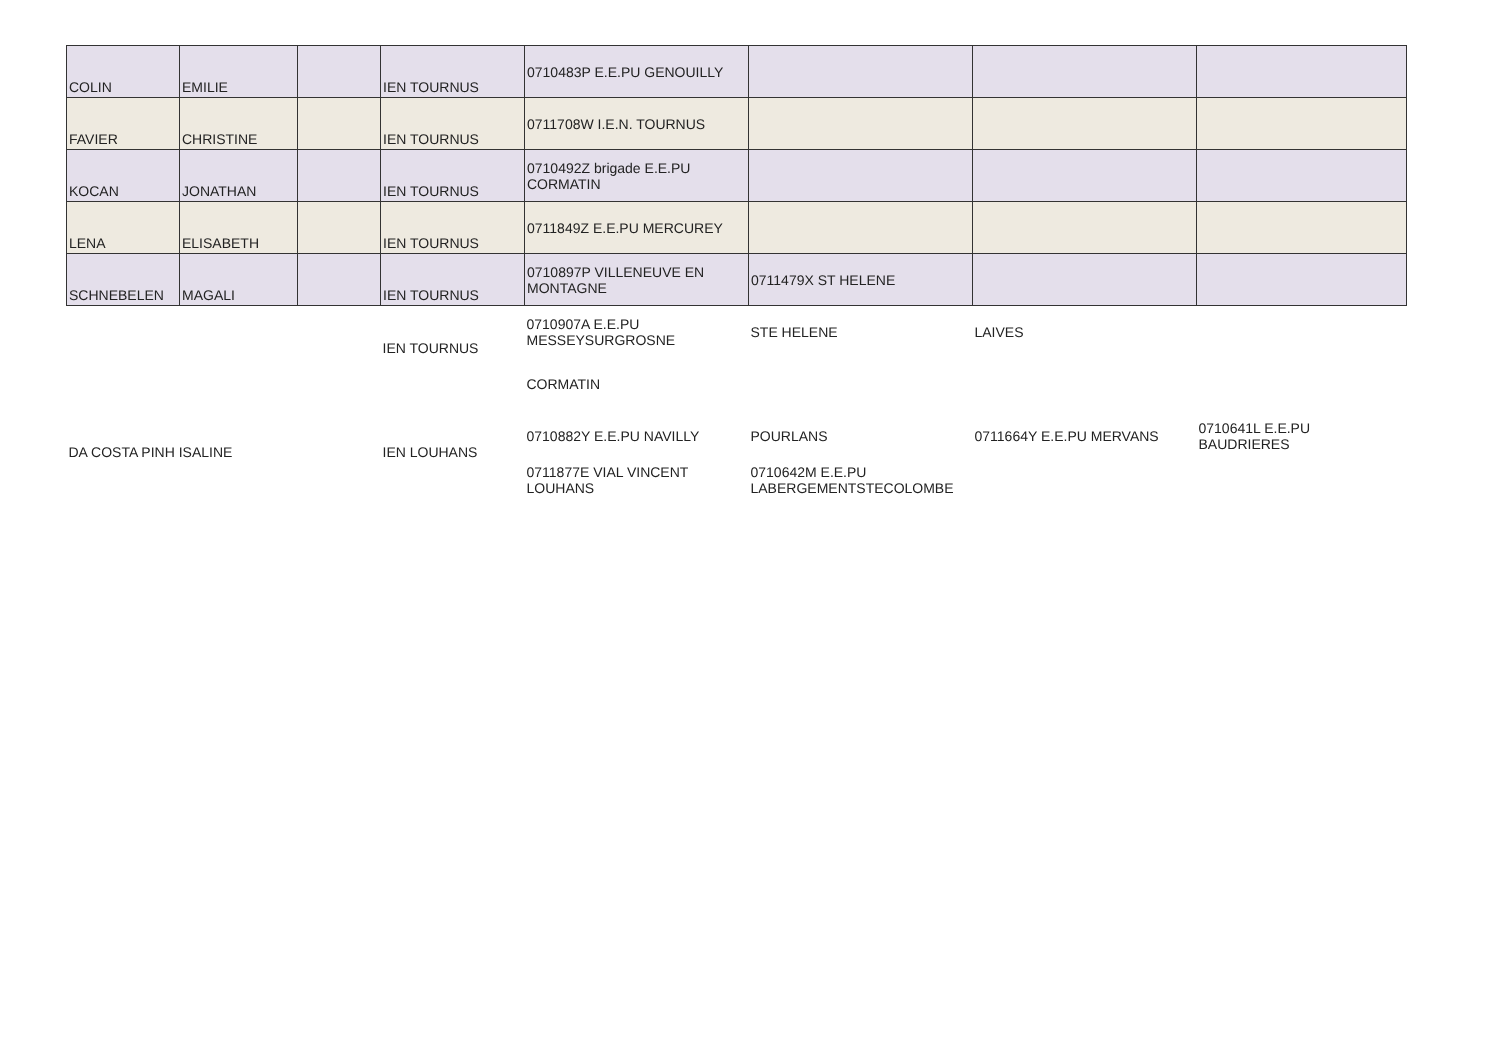| COLIN | EMILIE | | IEN TOURNUS | 0710483P E.E.PU GENOUILLY | | | |
| FAVIER | CHRISTINE | | IEN TOURNUS | 0711708W I.E.N. TOURNUS | | | |
| KOCAN | JONATHAN | | IEN TOURNUS | 0710492Z brigade E.E.PU CORMATIN | | | |
| LENA | ELISABETH | | IEN TOURNUS | 0711849Z E.E.PU MERCUREY | | | |
| SCHNEBELEN | MAGALI | | IEN TOURNUS | 0710897P VILLENEUVE EN MONTAGNE | 0711479X ST HELENE | | |
| | | | IEN TOURNUS | 0710907A E.E.PU MESSEYSURGROSNE | STE HELENE | LAIVES | |
| | | | | CORMATIN | | | |
| DA COSTA PINH ISALINE | | | IEN LOUHANS | 0710882Y E.E.PU NAVILLY | POURLANS | 0711664Y E.E.PU MERVANS | 0710641L E.E.PU BAUDRIERES |
| | | | | 0711877E VIAL VINCENT LOUHANS | 0710642M E.E.PU LABERGEMENTSTECOLOMBE | | |